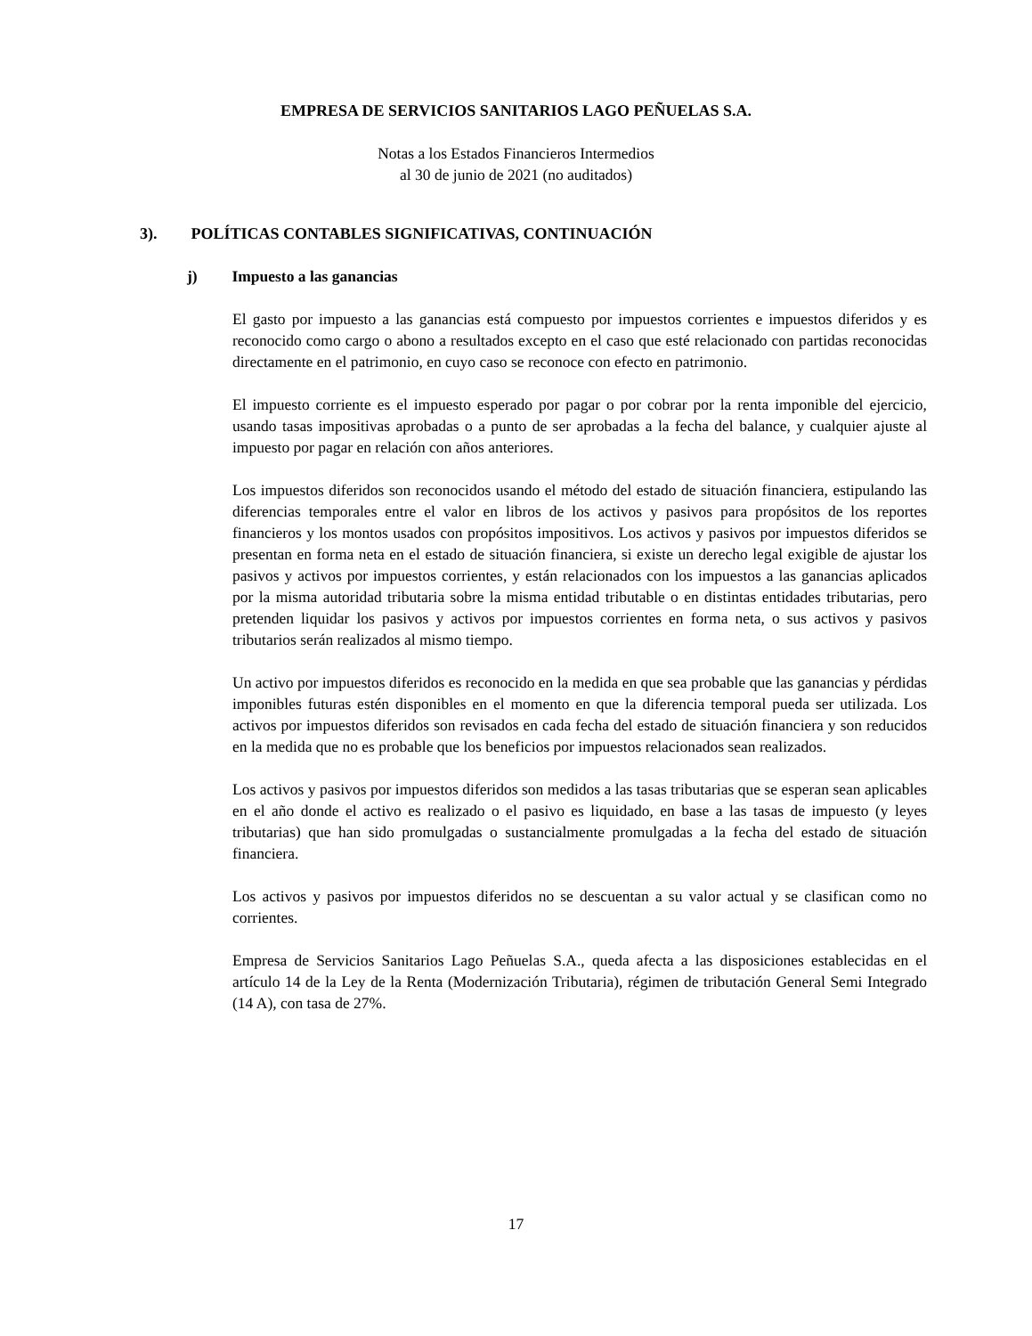EMPRESA DE SERVICIOS SANITARIOS LAGO PEÑUELAS S.A.
Notas a los Estados Financieros Intermedios
al 30 de junio de 2021 (no auditados)
3). POLÍTICAS CONTABLES SIGNIFICATIVAS, CONTINUACIÓN
j) Impuesto a las ganancias
El gasto por impuesto a las ganancias está compuesto por impuestos corrientes e impuestos diferidos y es reconocido como cargo o abono a resultados excepto en el caso que esté relacionado con partidas reconocidas directamente en el patrimonio, en cuyo caso se reconoce con efecto en patrimonio.
El impuesto corriente es el impuesto esperado por pagar o por cobrar por la renta imponible del ejercicio, usando tasas impositivas aprobadas o a punto de ser aprobadas a la fecha del balance, y cualquier ajuste al impuesto por pagar en relación con años anteriores.
Los impuestos diferidos son reconocidos usando el método del estado de situación financiera, estipulando las diferencias temporales entre el valor en libros de los activos y pasivos para propósitos de los reportes financieros y los montos usados con propósitos impositivos. Los activos y pasivos por impuestos diferidos se presentan en forma neta en el estado de situación financiera, si existe un derecho legal exigible de ajustar los pasivos y activos por impuestos corrientes, y están relacionados con los impuestos a las ganancias aplicados por la misma autoridad tributaria sobre la misma entidad tributable o en distintas entidades tributarias, pero pretenden liquidar los pasivos y activos por impuestos corrientes en forma neta, o sus activos y pasivos tributarios serán realizados al mismo tiempo.
Un activo por impuestos diferidos es reconocido en la medida en que sea probable que las ganancias y pérdidas imponibles futuras estén disponibles en el momento en que la diferencia temporal pueda ser utilizada. Los activos por impuestos diferidos son revisados en cada fecha del estado de situación financiera y son reducidos en la medida que no es probable que los beneficios por impuestos relacionados sean realizados.
Los activos y pasivos por impuestos diferidos son medidos a las tasas tributarias que se esperan sean aplicables en el año donde el activo es realizado o el pasivo es liquidado, en base a las tasas de impuesto (y leyes tributarias) que han sido promulgadas o sustancialmente promulgadas a la fecha del estado de situación financiera.
Los activos y pasivos por impuestos diferidos no se descuentan a su valor actual y se clasifican como no corrientes.
Empresa de Servicios Sanitarios Lago Peñuelas S.A., queda afecta a las disposiciones establecidas en el artículo 14 de la Ley de la Renta (Modernización Tributaria), régimen de tributación General Semi Integrado (14 A), con tasa de 27%.
17